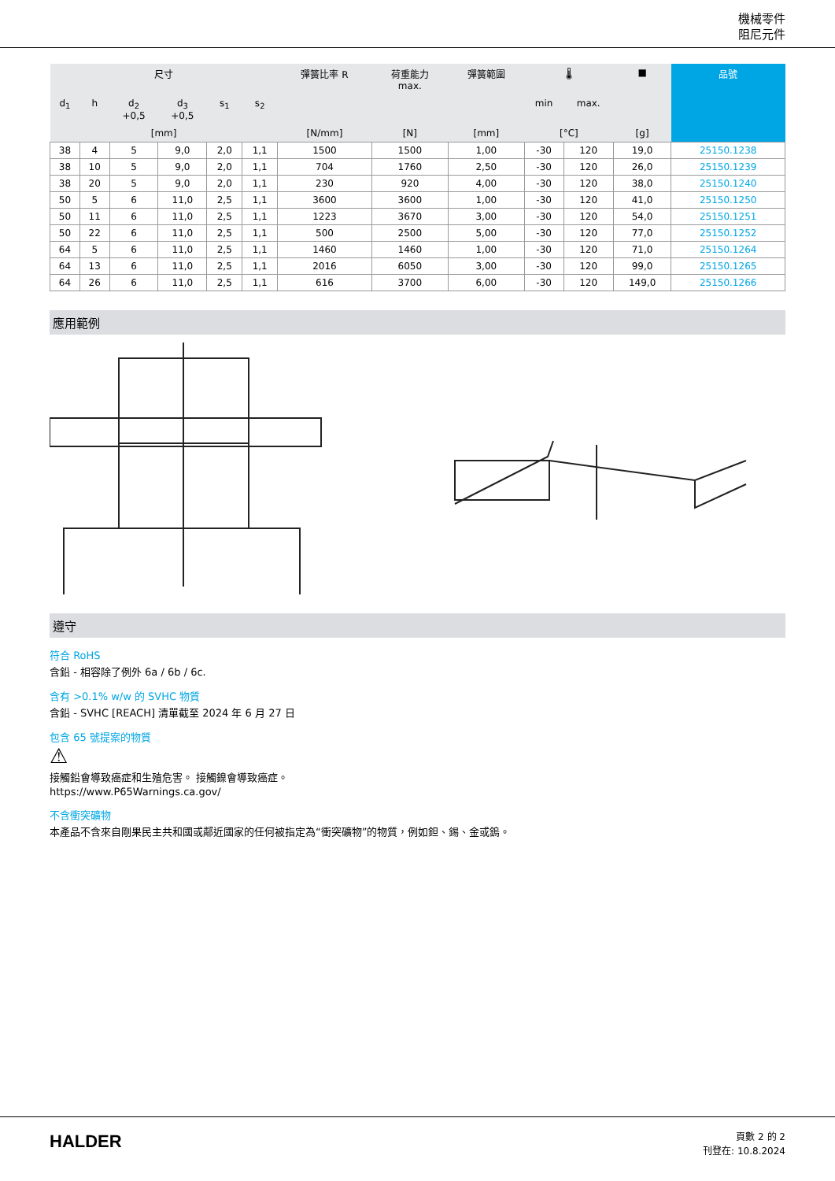機械零件
阻尼元件
| 尺寸 | | | | | | 彈簧比率 R | 荷重能力 max. | 彈簧範圍 | 🌡 | | ■ | 品號 |
| --- | --- | --- | --- | --- | --- | --- | --- | --- | --- | --- | --- | --- |
| d<sub>1</sub> | h | d<sub>2</sub> +0,5 | d<sub>3</sub> +0,5 | s<sub>1</sub> | s<sub>2</sub> | | | | min | max. | | |
| [mm] | | | | | | [N/mm] | [N] | [mm] | [°C] | | [g] | |
| 38 | 4 | 5 | 9,0 | 2,0 | 1,1 | 1500 | 1500 | 1,00 | -30 | 120 | 19,0 | 25150.1238 |
| 38 | 10 | 5 | 9,0 | 2,0 | 1,1 | 704 | 1760 | 2,50 | -30 | 120 | 26,0 | 25150.1239 |
| 38 | 20 | 5 | 9,0 | 2,0 | 1,1 | 230 | 920 | 4,00 | -30 | 120 | 38,0 | 25150.1240 |
| 50 | 5 | 6 | 11,0 | 2,5 | 1,1 | 3600 | 3600 | 1,00 | -30 | 120 | 41,0 | 25150.1250 |
| 50 | 11 | 6 | 11,0 | 2,5 | 1,1 | 1223 | 3670 | 3,00 | -30 | 120 | 54,0 | 25150.1251 |
| 50 | 22 | 6 | 11,0 | 2,5 | 1,1 | 500 | 2500 | 5,00 | -30 | 120 | 77,0 | 25150.1252 |
| 64 | 5 | 6 | 11,0 | 2,5 | 1,1 | 1460 | 1460 | 1,00 | -30 | 120 | 71,0 | 25150.1264 |
| 64 | 13 | 6 | 11,0 | 2,5 | 1,1 | 2016 | 6050 | 3,00 | -30 | 120 | 99,0 | 25150.1265 |
| 64 | 26 | 6 | 11,0 | 2,5 | 1,1 | 616 | 3700 | 6,00 | -30 | 120 | 149,0 | 25150.1266 |
應用範例
遵守
符合 RoHS
含鉛 - 相容除了例外 6a / 6b / 6c.
含有 >0.1% w/w 的 SVHC 物質
含鉛 - SVHC [REACH] 清單截至 2024 年 6 月 27 日
包含 65 號提案的物質
⚠
接觸鉛會導致癌症和生殖危害。 接觸鎳會導致癌症。
https://www.P65Warnings.ca.gov/
不含衝突礦物
本產品不含來自剛果民主共和國或鄰近國家的任何被指定為“衝突礦物”的物質，例如鉭、錫、金或鎢。
HALDER
頁數 2 的 2
刊登在: 10.8.2024